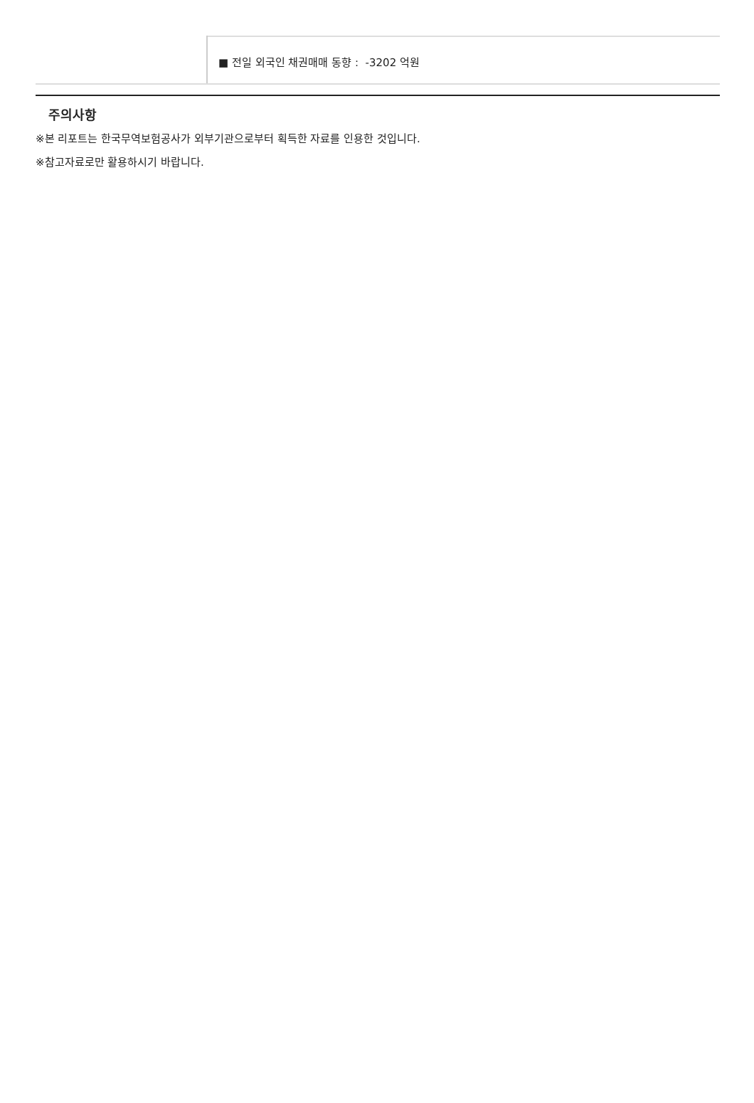| | ■ 전일 외국인 채권매매 동향 : -3202 억원 |
주의사항
※본 리포트는 한국무역보험공사가 외부기관으로부터 획득한 자료를 인용한 것입니다.
※참고자료로만 활용하시기 바랍니다.